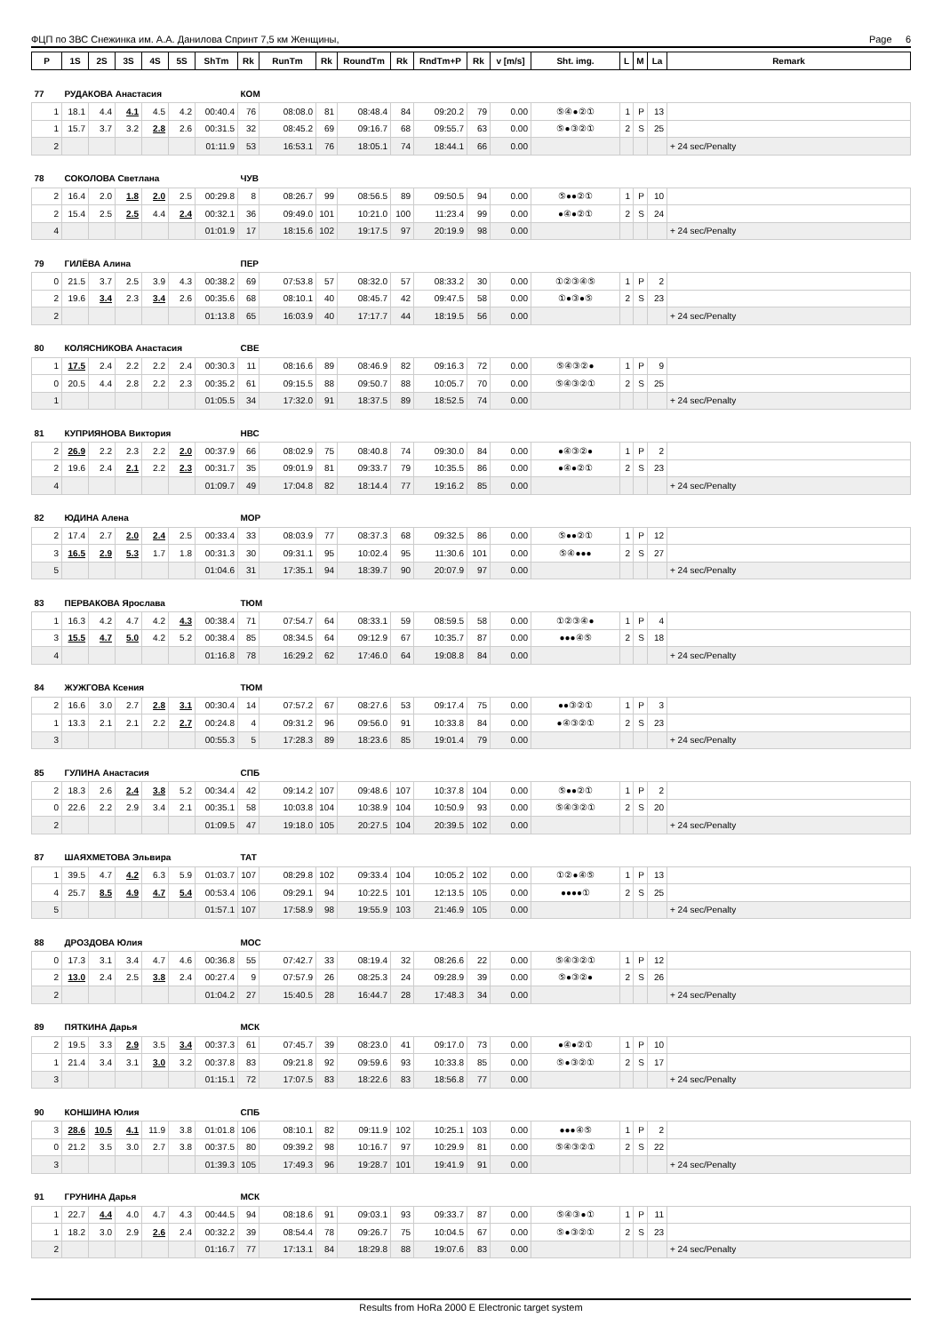ФЦП по ЗВС Снежинка им. А.А. Данилова Спринт 7,5 км Женщины, Page 6
| P | 1S | 2S | 3S | 4S | 5S | ShTm | Rk | RunTm | Rk | RoundTm | Rk | RndTm+P | Rk | v [m/s] | Sht. img. | L | M | La | Remark |
| --- | --- | --- | --- | --- | --- | --- | --- | --- | --- | --- | --- | --- | --- | --- | --- | --- | --- | --- | --- |
| 77 | РУДАКОВА Анастасия | | | | | | КОМ | | | | | | | | | | | | |
| 1 | 18.1 | 4.4 | 4.1 | 4.5 | 4.2 | 00:40.4 | 76 | 08:08.0 | 81 | 08:48.4 | 84 | 09:20.2 | 79 | 0.00 | ⑤④●②① | 1 | P | 13 | |
| 1 | 15.7 | 3.7 | 3.2 | 2.8 | 2.6 | 00:31.5 | 32 | 08:45.2 | 69 | 09:16.7 | 68 | 09:55.7 | 63 | 0.00 | ⑤●③②① | 2 | S | 25 | |
| 2 | | | | | | 01:11.9 | 53 | 16:53.1 | 76 | 18:05.1 | 74 | 18:44.1 | 66 | 0.00 | | | | | + 24 sec/Penalty |
| 78 | СОКОЛОВА Светлана | | | | | | ЧУВ | | | | | | | | | | | | |
| 2 | 16.4 | 2.0 | 1.8 | 2.0 | 2.5 | 00:29.8 | 8 | 08:26.7 | 99 | 08:56.5 | 89 | 09:50.5 | 94 | 0.00 | ⑤●●②① | 1 | P | 10 | |
| 2 | 15.4 | 2.5 | 2.5 | 4.4 | 2.4 | 00:32.1 | 36 | 09:49.0 | 101 | 10:21.0 | 100 | 11:23.4 | 99 | 0.00 | ●④●②① | 2 | S | 24 | |
| 4 | | | | | | 01:01.9 | 17 | 18:15.6 | 102 | 19:17.5 | 97 | 20:19.9 | 98 | 0.00 | | | | | + 24 sec/Penalty |
| 79 | ГИЛЁВА Алина | | | | | | ПЕР | | | | | | | | | | | | |
| 0 | 21.5 | 3.7 | 2.5 | 3.9 | 4.3 | 00:38.2 | 69 | 07:53.8 | 57 | 08:32.0 | 57 | 08:33.2 | 30 | 0.00 | ①②③④⑤ | 1 | P | 2 | |
| 2 | 19.6 | 3.4 | 2.3 | 3.4 | 2.6 | 00:35.6 | 68 | 08:10.1 | 40 | 08:45.7 | 42 | 09:47.5 | 58 | 0.00 | ①●③●⑤ | 2 | S | 23 | |
| 2 | | | | | | 01:13.8 | 65 | 16:03.9 | 40 | 17:17.7 | 44 | 18:19.5 | 56 | 0.00 | | | | | + 24 sec/Penalty |
| 80 | КОЛЯСНИКОВА Анастасия | | | | | | СВЕ | | | | | | | | | | | | |
| 1 | 17.5 | 2.4 | 2.2 | 2.2 | 2.4 | 00:30.3 | 11 | 08:16.6 | 89 | 08:46.9 | 82 | 09:16.3 | 72 | 0.00 | ⑤④③②● | 1 | P | 9 | |
| 0 | 20.5 | 4.4 | 2.8 | 2.2 | 2.3 | 00:35.2 | 61 | 09:15.5 | 88 | 09:50.7 | 88 | 10:05.7 | 70 | 0.00 | ⑤④③②① | 2 | S | 25 | |
| 1 | | | | | | 01:05.5 | 34 | 17:32.0 | 91 | 18:37.5 | 89 | 18:52.5 | 74 | 0.00 | | | | | + 24 sec/Penalty |
| 81 | КУПРИЯНОВА Виктория | | | | | | НВС | | | | | | | | | | | | |
| 2 | 26.9 | 2.2 | 2.3 | 2.2 | 2.0 | 00:37.9 | 66 | 08:02.9 | 75 | 08:40.8 | 74 | 09:30.0 | 84 | 0.00 | ●④③②● | 1 | P | 2 | |
| 2 | 19.6 | 2.4 | 2.1 | 2.2 | 2.3 | 00:31.7 | 35 | 09:01.9 | 81 | 09:33.7 | 79 | 10:35.5 | 86 | 0.00 | ●④●②① | 2 | S | 23 | |
| 4 | | | | | | 01:09.7 | 49 | 17:04.8 | 82 | 18:14.4 | 77 | 19:16.2 | 85 | 0.00 | | | | | + 24 sec/Penalty |
| 82 | ЮДИНА Алена | | | | | | МОР | | | | | | | | | | | | |
| 2 | 17.4 | 2.7 | 2.0 | 2.4 | 2.5 | 00:33.4 | 33 | 08:03.9 | 77 | 08:37.3 | 68 | 09:32.5 | 86 | 0.00 | ⑤●●②① | 1 | P | 12 | |
| 3 | 16.5 | 2.9 | 5.3 | 1.7 | 1.8 | 00:31.3 | 30 | 09:31.1 | 95 | 10:02.4 | 95 | 11:30.6 | 101 | 0.00 | ⑤④●●● | 2 | S | 27 | |
| 5 | | | | | | 01:04.6 | 31 | 17:35.1 | 94 | 18:39.7 | 90 | 20:07.9 | 97 | 0.00 | | | | | + 24 sec/Penalty |
| 83 | ПЕРВАКОВА Ярослава | | | | | | ТЮМ | | | | | | | | | | | | |
| 1 | 16.3 | 4.2 | 4.7 | 4.2 | 4.3 | 00:38.4 | 71 | 07:54.7 | 64 | 08:33.1 | 59 | 08:59.5 | 58 | 0.00 | ①②③④● | 1 | P | 4 | |
| 3 | 15.5 | 4.7 | 5.0 | 4.2 | 5.2 | 00:38.4 | 85 | 08:34.5 | 64 | 09:12.9 | 67 | 10:35.7 | 87 | 0.00 | ●●●④⑤ | 2 | S | 18 | |
| 4 | | | | | | 01:16.8 | 78 | 16:29.2 | 62 | 17:46.0 | 64 | 19:08.8 | 84 | 0.00 | | | | | + 24 sec/Penalty |
| 84 | ЖУЖГОВА Ксения | | | | | | ТЮМ | | | | | | | | | | | | |
| 2 | 16.6 | 3.0 | 2.7 | 2.8 | 3.1 | 00:30.4 | 14 | 07:57.2 | 67 | 08:27.6 | 53 | 09:17.4 | 75 | 0.00 | ●●③②① | 1 | P | 3 | |
| 1 | 13.3 | 2.1 | 2.1 | 2.2 | 2.7 | 00:24.8 | 4 | 09:31.2 | 96 | 09:56.0 | 91 | 10:33.8 | 84 | 0.00 | ●④③②① | 2 | S | 23 | |
| 3 | | | | | | 00:55.3 | 5 | 17:28.3 | 89 | 18:23.6 | 85 | 19:01.4 | 79 | 0.00 | | | | | + 24 sec/Penalty |
| 85 | ГУЛИНА Анастасия | | | | | | СПБ | | | | | | | | | | | | |
| 2 | 18.3 | 2.6 | 2.4 | 3.8 | 5.2 | 00:34.4 | 42 | 09:14.2 | 107 | 09:48.6 | 107 | 10:37.8 | 104 | 0.00 | ⑤●●②① | 1 | P | 2 | |
| 0 | 22.6 | 2.2 | 2.9 | 3.4 | 2.1 | 00:35.1 | 58 | 10:03.8 | 104 | 10:38.9 | 104 | 10:50.9 | 93 | 0.00 | ⑤④③②① | 2 | S | 20 | |
| 2 | | | | | | 01:09.5 | 47 | 19:18.0 | 105 | 20:27.5 | 104 | 20:39.5 | 102 | 0.00 | | | | | + 24 sec/Penalty |
| 87 | ШАЯХМЕТОВА Эльвира | | | | | | ТАТ | | | | | | | | | | | | |
| 1 | 39.5 | 4.7 | 4.2 | 6.3 | 5.9 | 01:03.7 | 107 | 08:29.8 | 102 | 09:33.4 | 104 | 10:05.2 | 102 | 0.00 | ①②●④⑤ | 1 | P | 13 | |
| 4 | 25.7 | 8.5 | 4.9 | 4.7 | 5.4 | 00:53.4 | 106 | 09:29.1 | 94 | 10:22.5 | 101 | 12:13.5 | 105 | 0.00 | ●●●●① | 2 | S | 25 | |
| 5 | | | | | | 01:57.1 | 107 | 17:58.9 | 98 | 19:55.9 | 103 | 21:46.9 | 105 | 0.00 | | | | | + 24 sec/Penalty |
| 88 | ДРОЗДОВА Юлия | | | | | | МОС | | | | | | | | | | | | |
| 0 | 17.3 | 3.1 | 3.4 | 4.7 | 4.6 | 00:36.8 | 55 | 07:42.7 | 33 | 08:19.4 | 32 | 08:26.6 | 22 | 0.00 | ⑤④③②① | 1 | P | 12 | |
| 2 | 13.0 | 2.4 | 2.5 | 3.8 | 2.4 | 00:27.4 | 9 | 07:57.9 | 26 | 08:25.3 | 24 | 09:28.9 | 39 | 0.00 | ⑤●③②● | 2 | S | 26 | |
| 2 | | | | | | 01:04.2 | 27 | 15:40.5 | 28 | 16:44.7 | 28 | 17:48.3 | 34 | 0.00 | | | | | + 24 sec/Penalty |
| 89 | ПЯТКИНА Дарья | | | | | | МСК | | | | | | | | | | | | |
| 2 | 19.5 | 3.3 | 2.9 | 3.5 | 3.4 | 00:37.3 | 61 | 07:45.7 | 39 | 08:23.0 | 41 | 09:17.0 | 73 | 0.00 | ●④●②① | 1 | P | 10 | |
| 1 | 21.4 | 3.4 | 3.1 | 3.0 | 3.2 | 00:37.8 | 83 | 09:21.8 | 92 | 09:59.6 | 93 | 10:33.8 | 85 | 0.00 | ⑤●③②① | 2 | S | 17 | |
| 3 | | | | | | 01:15.1 | 72 | 17:07.5 | 83 | 18:22.6 | 83 | 18:56.8 | 77 | 0.00 | | | | | + 24 sec/Penalty |
| 90 | КОНШИНА Юлия | | | | | | СПБ | | | | | | | | | | | | |
| 3 | 28.6 | 10.5 | 4.1 | 11.9 | 3.8 | 01:01.8 | 106 | 08:10.1 | 82 | 09:11.9 | 102 | 10:25.1 | 103 | 0.00 | ●●●④⑤ | 1 | P | 2 | |
| 0 | 21.2 | 3.5 | 3.0 | 2.7 | 3.8 | 00:37.5 | 80 | 09:39.2 | 98 | 10:16.7 | 97 | 10:29.9 | 81 | 0.00 | ⑤④③②① | 2 | S | 22 | |
| 3 | | | | | | 01:39.3 | 105 | 17:49.3 | 96 | 19:28.7 | 101 | 19:41.9 | 91 | 0.00 | | | | | + 24 sec/Penalty |
| 91 | ГРУНИНА Дарья | | | | | | МСК | | | | | | | | | | | | |
| 1 | 22.7 | 4.4 | 4.0 | 4.7 | 4.3 | 00:44.5 | 94 | 08:18.6 | 91 | 09:03.1 | 93 | 09:33.7 | 87 | 0.00 | ⑤④③●① | 1 | P | 11 | |
| 1 | 18.2 | 3.0 | 2.9 | 2.6 | 2.4 | 00:32.2 | 39 | 08:54.4 | 78 | 09:26.7 | 75 | 10:04.5 | 67 | 0.00 | ⑤●③②① | 2 | S | 23 | |
| 2 | | | | | | 01:16.7 | 77 | 17:13.1 | 84 | 18:29.8 | 88 | 19:07.6 | 83 | 0.00 | | | | | + 24 sec/Penalty |
Results from HoRa 2000 E Electronic target system